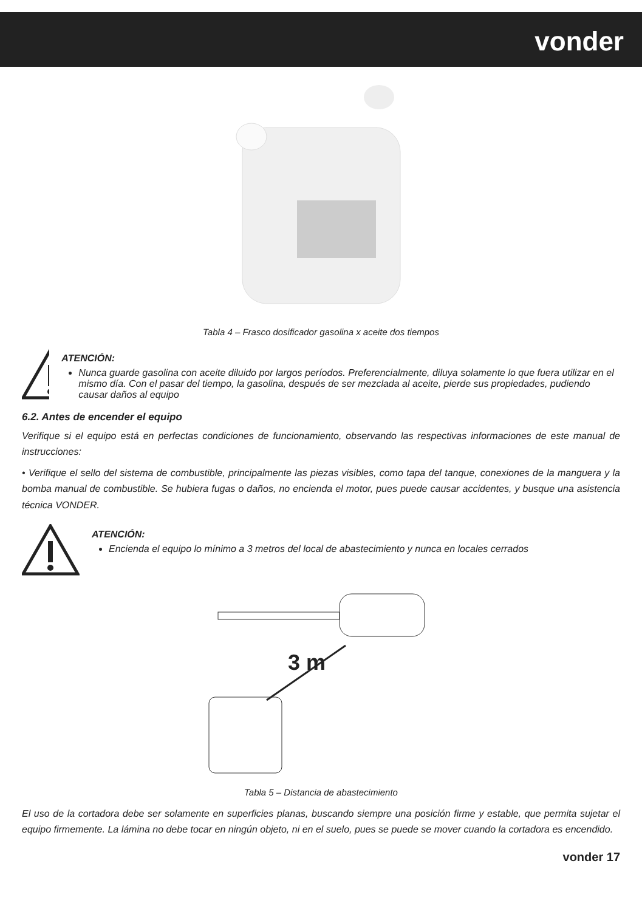vonder
Tabla 4 – Frasco dosificador gasolina x aceite dos tiempos
ATENCIÓN:
Nunca guarde gasolina con aceite diluido por largos períodos. Preferencialmente, diluya solamente lo que fuera utilizar en el mismo día. Con el pasar del tiempo, la gasolina, después de ser mezclada al aceite, pierde sus propiedades, pudiendo causar daños al equipo
6.2. Antes de encender el equipo
Verifique si el equipo está en perfectas condiciones de funcionamiento, observando las respectivas informaciones de este manual de instrucciones:
• Verifique el sello del sistema de combustible, principalmente las piezas visibles, como tapa del tanque, conexiones de la manguera y la bomba manual de combustible. Se hubiera fugas o daños, no encienda el motor, pues puede causar accidentes, y busque una asistencia técnica VONDER.
ATENCIÓN:
Encienda el equipo lo mínimo a 3 metros del local de abastecimiento y nunca en locales cerrados
3 m
Tabla 5 – Distancia de abastecimiento
El uso de la cortadora debe ser solamente en superficies planas, buscando siempre una posición firme y estable, que permita sujetar el equipo firmemente. La lámina no debe tocar en ningún objeto, ni en el suelo, pues se puede se mover cuando la cortadora es encendido.
vonder 17